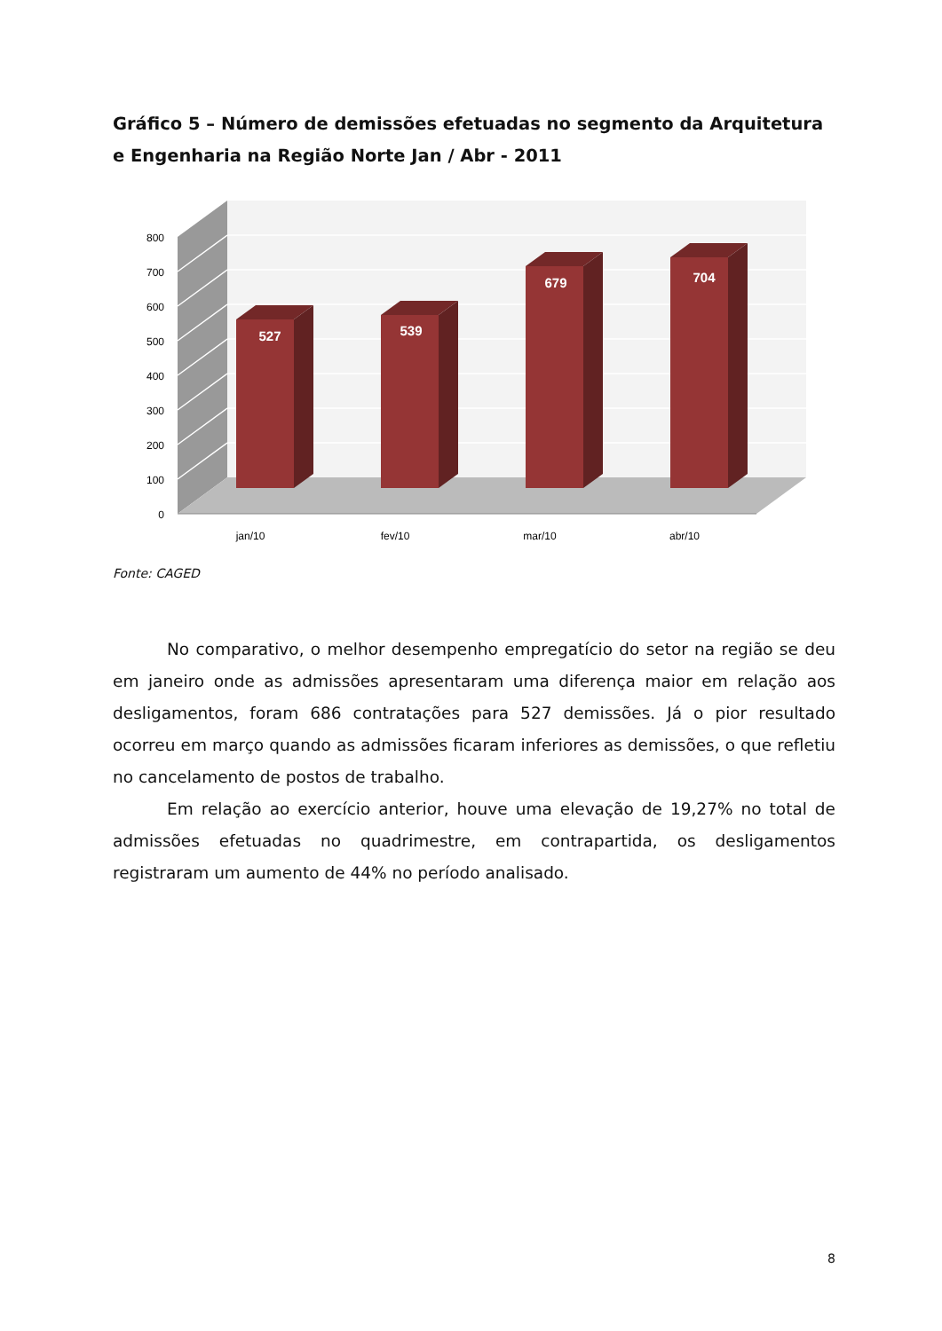Gráfico 5 – Número de demissões efetuadas no segmento da Arquitetura e Engenharia na Região Norte Jan / Abr - 2011
0
100
200
300
400
500
600
700
800
527
539
679
704
jan/10
fev/10
mar/10
abr/10
Fonte: CAGED
No comparativo, o melhor desempenho empregatício do setor na região se deu em janeiro onde as admissões apresentaram uma diferença maior em relação aos desligamentos, foram 686 contratações para 527 demissões. Já o pior resultado ocorreu em março quando as admissões ficaram inferiores as demissões, o que refletiu no cancelamento de postos de trabalho.
Em relação ao exercício anterior, houve uma elevação de 19,27% no total de admissões efetuadas no quadrimestre, em contrapartida, os desligamentos registraram um aumento de 44% no período analisado.
8